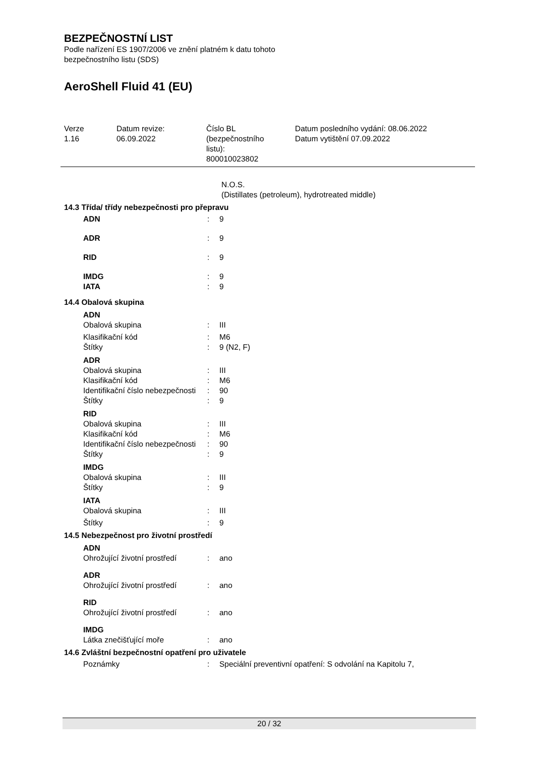BEZPEČNOSTNÍ LIST
Podle nařízení ES 1907/2006 ve znění platném k datu tohoto
bezpečnostního listu (SDS)
AeroShell Fluid 41 (EU)
Verze
1.16
Datum revize:
06.09.2022
Číslo BL
(bezpečnostního
listu):
800010023802
Datum posledního vydání: 08.06.2022
Datum vytištění 07.09.2022
N.O.S.
(Distillates (petroleum), hydrotreated middle)
14.3 Třída/ třídy nebezpečnosti pro přepravu
ADN: 9
ADR: 9
RID: 9
IMDG: 9
IATA: 9
14.4 Obalová skupina
ADN
Obalová skupina: III
Klasifikační kód: M6
Štítky: 9 (N2, F)
ADR
Obalová skupina: III
Klasifikační kód: M6
Identifikační číslo nebezpečnosti: 90
Štítky: 9
RID
Obalová skupina: III
Klasifikační kód: M6
Identifikační číslo nebezpečnosti: 90
Štítky: 9
IMDG
Obalová skupina: III
Štítky: 9
IATA
Obalová skupina: III
Štítky: 9
14.5 Nebezpečnost pro životní prostředí
ADN
Ohrožující životní prostředí: ano
ADR
Ohrožující životní prostředí: ano
RID
Ohrožující životní prostředí: ano
IMDG
Látka znečišťující moře: ano
14.6 Zvláštní bezpečnostní opatření pro uživatele
Poznámky: Speciální preventivní opatření: S odvolání na Kapitolu 7,
20 / 32